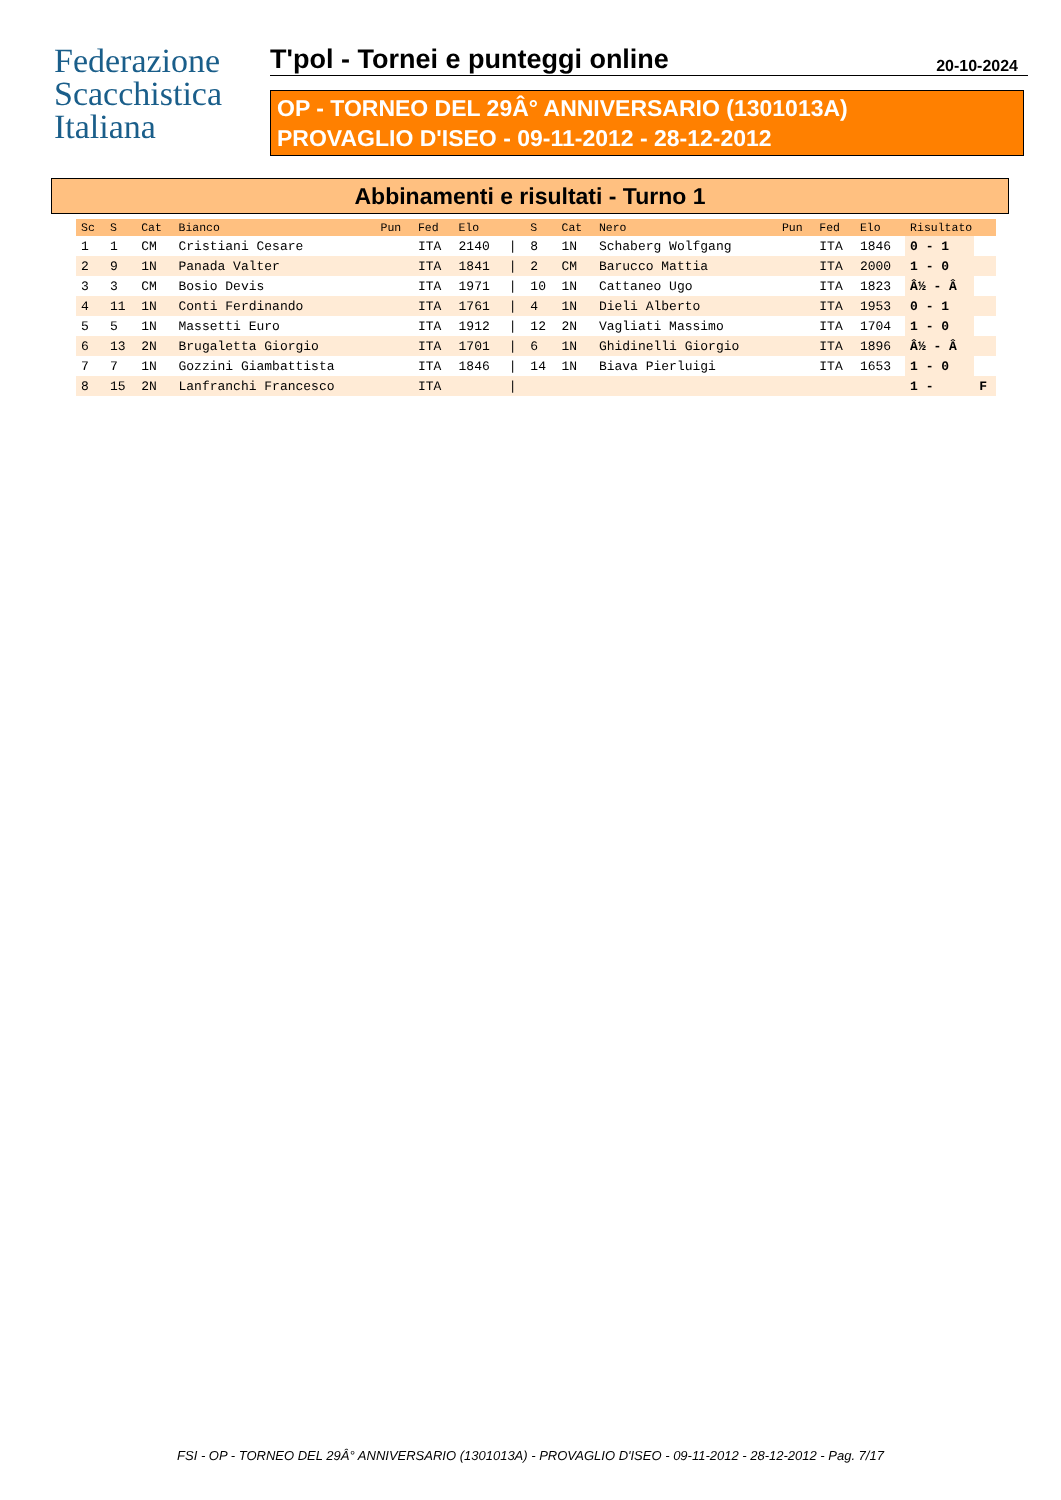Federazione
Scacchistica
Italiana
T'pol - Tornei e punteggi online 20-10-2024
OP - TORNEO DEL 29Â° ANNIVERSARIO (1301013A)
PROVAGLIO D'ISEO - 09-11-2012 - 28-12-2012
Abbinamenti e risultati - Turno 1
| Sc | S | Cat | Bianco | Pun | Fed | Elo | | S | Cat | Nero | Pun | Fed | Elo | Risultato | |
| --- | --- | --- | --- | --- | --- | --- | --- | --- | --- | --- | --- | --- | --- | --- | --- |
| 1 | 1 | CM | Cristiani Cesare | | ITA | 2140 | / | 8 | 1N | Schaberg Wolfgang | | ITA | 1846 | 0 - 1 | |
| 2 | 9 | 1N | Panada Valter | | ITA | 1841 | / | 2 | CM | Barucco Mattia | | ITA | 2000 | 1 - 0 | |
| 3 | 3 | CM | Bosio Devis | | ITA | 1971 | / | 10 | 1N | Cattaneo Ugo | | ITA | 1823 | Â½ - Â | |
| 4 | 11 | 1N | Conti Ferdinando | | ITA | 1761 | / | 4 | 1N | Dieli Alberto | | ITA | 1953 | 0 - 1 | |
| 5 | 5 | 1N | Massetti Euro | | ITA | 1912 | / | 12 | 2N | Vagliati Massimo | | ITA | 1704 | 1 - 0 | |
| 6 | 13 | 2N | Brugaletta Giorgio | | ITA | 1701 | / | 6 | 1N | Ghidinelli Giorgio | | ITA | 1896 | Â½ - Â | |
| 7 | 7 | 1N | Gozzini Giambattista | | ITA | 1846 | / | 14 | 1N | Biava Pierluigi | | ITA | 1653 | 1 - 0 | |
| 8 | 15 | 2N | Lanfranchi Francesco | | ITA | | / | | | | | | | 1 - | F |
FSI - OP - TORNEO DEL 29Â° ANNIVERSARIO (1301013A) - PROVAGLIO D'ISEO - 09-11-2012 - 28-12-2012 - Pag. 7/17